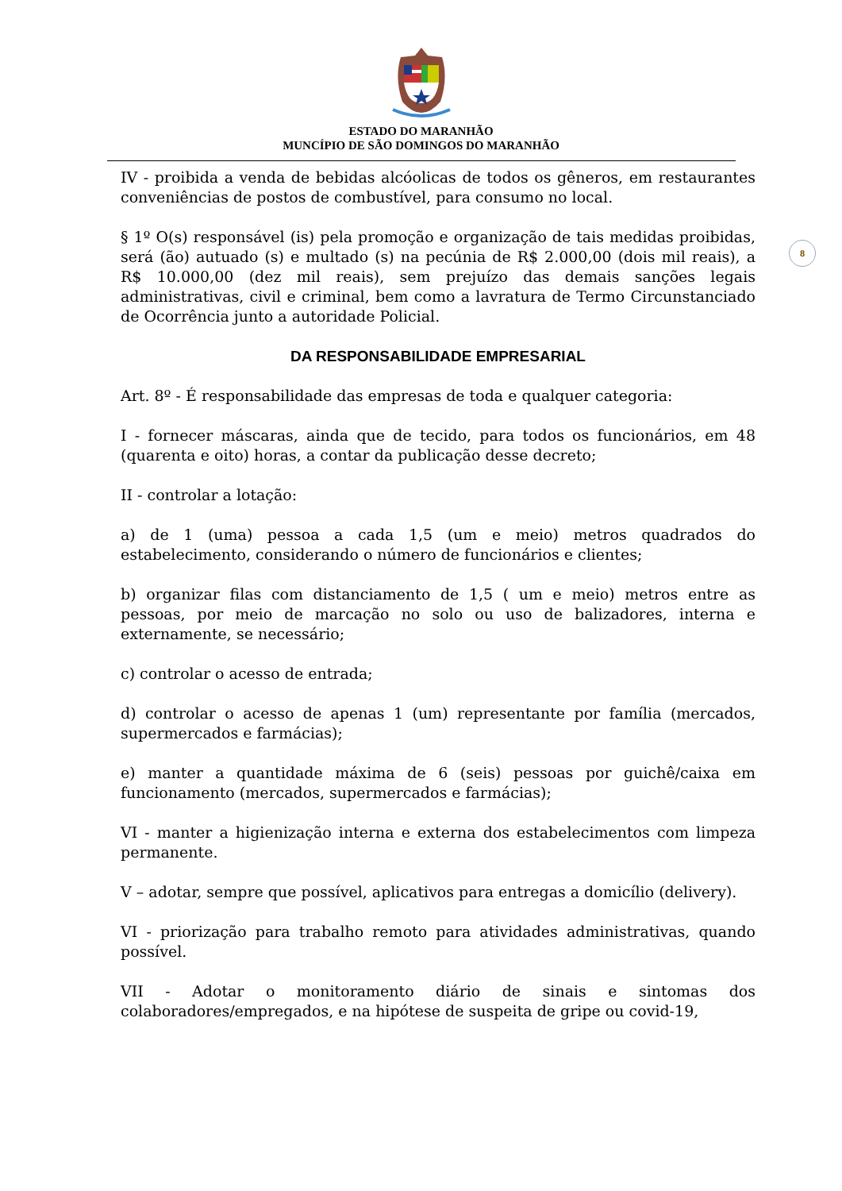ESTADO DO MARANHÃO
MUNCÍPIO DE SÃO DOMINGOS DO MARANHÃO
8
IV - proibida a venda de bebidas alcóolicas de todos os gêneros, em restaurantes conveniências de postos de combustível, para consumo no local.
§ 1º O(s) responsável (is) pela promoção e organização de tais medidas proibidas, será (ão) autuado (s) e multado (s) na pecúnia de R$ 2.000,00 (dois mil reais), a R$ 10.000,00 (dez mil reais), sem prejuízo das demais sanções legais administrativas, civil e criminal, bem como a lavratura de Termo Circunstanciado de Ocorrência junto a autoridade Policial.
DA RESPONSABILIDADE EMPRESARIAL
Art. 8º - É responsabilidade das empresas de toda e qualquer categoria:
I - fornecer máscaras, ainda que de tecido, para todos os funcionários, em 48 (quarenta e oito) horas, a contar da publicação desse decreto;
II - controlar a lotação:
a) de 1 (uma) pessoa a cada 1,5 (um e meio) metros quadrados do estabelecimento, considerando o número de funcionários e clientes;
b) organizar filas com distanciamento de 1,5 ( um e meio) metros entre as pessoas, por meio de marcação no solo ou uso de balizadores, interna e externamente, se necessário;
c) controlar o acesso de entrada;
d) controlar o acesso de apenas 1 (um) representante por família (mercados, supermercados e farmácias);
e) manter a quantidade máxima de 6 (seis) pessoas por guichê/caixa em funcionamento (mercados, supermercados e farmácias);
VI - manter a higienização interna e externa dos estabelecimentos com limpeza permanente.
V – adotar, sempre que possível, aplicativos para entregas a domicílio (delivery).
VI - priorização para trabalho remoto para atividades administrativas, quando possível.
VII - Adotar o monitoramento diário de sinais e sintomas dos colaboradores/empregados, e na hipótese de suspeita de gripe ou covid-19,